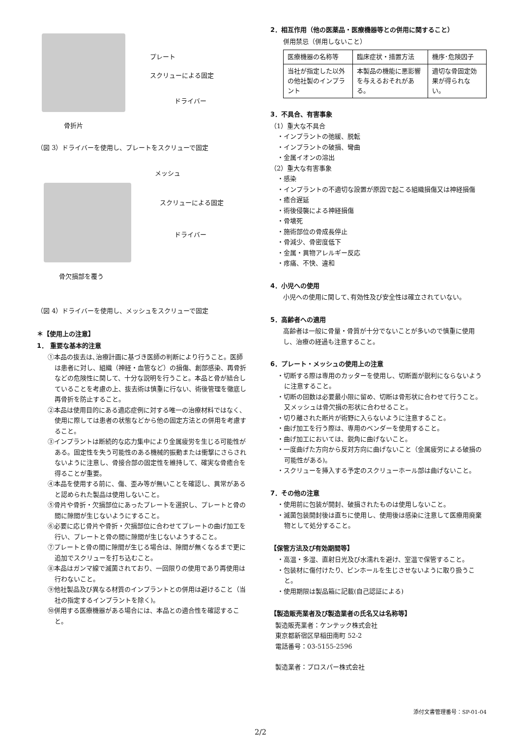プレート
スクリューによる固定
ドライバー
骨折片
（図 3）ドライバーを使用し、プレートをスクリューで固定
メッシュ
スクリューによる固定
ドライバー
骨欠損部を覆う
（図 4）ドライバーを使用し、メッシュをスクリューで固定
＊【使用上の注意】
1． 重要な基本的注意
①本品の抜去は､治療計画に基づき医師の判断により行うこと。医師は患者に対し、組織（神経・血管など）の損傷、創部感染、再骨折などの危険性に関して、十分な説明を行うこと。本品と骨が結合していることを考慮の上、抜去術は慎重に行ない、術後管理を徹底し再骨折を防止すること。
②本品は使用目的にある適応症例に対する唯一の治療材料ではなく、使用に際しては患者の状態などから他の固定方法との併用を考慮すること。
③インプラントは断続的な応力集中により金属疲労を生じる可能性がある。固定性を失う可能性のある機械的振動または衝撃にさらされないように注意し、骨接合部の固定性を維持して、確実な骨癒合を得ることが重要。
④本品を使用する前に、傷、歪み等が無いことを確認し、異常があると認められた製品は使用しないこと。
⑤骨片や骨折・欠損部位にあったプレートを選択し、プレートと骨の間に隙間が生じないようにすること。
⑥必要に応じ骨片や骨折・欠損部位に合わせてプレートの曲げ加工を行い、プレートと骨の間に隙間が生じないようすること。
⑦プレートと骨の間に隙間が生じる場合は、隙間が無くなるまで更に追加でスクリューを打ち込むこと。
⑧本品はガンマ線で滅菌されており、一回限りの使用であり再使用は行わないこと。
⑨他社製品及び異なる材質のインプラントとの併用は避けること（当社の指定するインプラントを除く)。
⑩併用する医療機器がある場合には、本品との適合性を確認すること。
2．相互作用（他の医薬品・医療機器等との併用に関すること）
併用禁忌（併用しないこと）
| 医療機器の名称等 | 臨床症状・措置方法 | 機序･危険因子 |
| 当社が指定した以外の他社製のインプラント | 本製品の機能に悪影響を与えるおそれがある。 | 適切な骨固定効果が得られない。 |
3．不具合、有害事象
（1）重大な不具合
・インプラントの弛緩、脱転
・インプラントの破損、彎曲
・金属イオンの溶出
（2）重大な有害事象
・感染
・インプラントの不適切な設置が原因で起こる組織損傷又は神経損傷
・癒合遅延
・術後侵襲による神経損傷
・骨壊死
・施術部位の骨成長停止
・骨減少、骨密度低下
・金属・異物アレルギー反応
・疼痛、不快、違和
4．小児への使用
小児への使用に関して､有効性及び安全性は確立されていない。
5．高齢者への適用
高齢者は一般に骨量・骨質が十分でないことが多いので慎重に使用し、治療の経過も注意すること。
6．プレート・メッシュの使用上の注意
・切断する際は専用のカッターを使用し、切断面が鋭利にならないように注意すること。
・切断の回数は必要最小限に留め、切断は骨形状に合わせて行うこと。又メッシュは骨欠損の形状に合わせること。
・切り離された断片が術野に入らないように注意すること。
・曲げ加工を行う際は、専用のベンダーを使用すること。
・曲げ加工においては、鋭角に曲げないこと。
・一度曲げた方向から反対方向に曲げないこと（金属疲労による破損の可能性がある)。
・スクリューを挿入する予定のスクリューホール部は曲げないこと。
7．その他の注意
・使用前に包装が開封、破損されたものは使用しないこと。
・滅菌包装開封後は直ちに使用し、使用後は感染に注意して医療用廃棄物として処分すること。
【保管方法及び有効期間等】
・高温・多湿、直射日光及び水濡れを避け、室温で保管すること。
・包装材に傷付けたり、ピンホールを生じさせないように取り扱うこと。
・使用期限は製品箱に記載(自己認証による)
【製造販売業者及び製造業者の氏名又は名称等】
製造販売業者：ケンテック株式会社
東京都新宿区早稲田南町 52-2
電話番号：03-5155-2596
製造業者：プロスパー株式会社
添付文書管理番号：SP-01-04
2/2